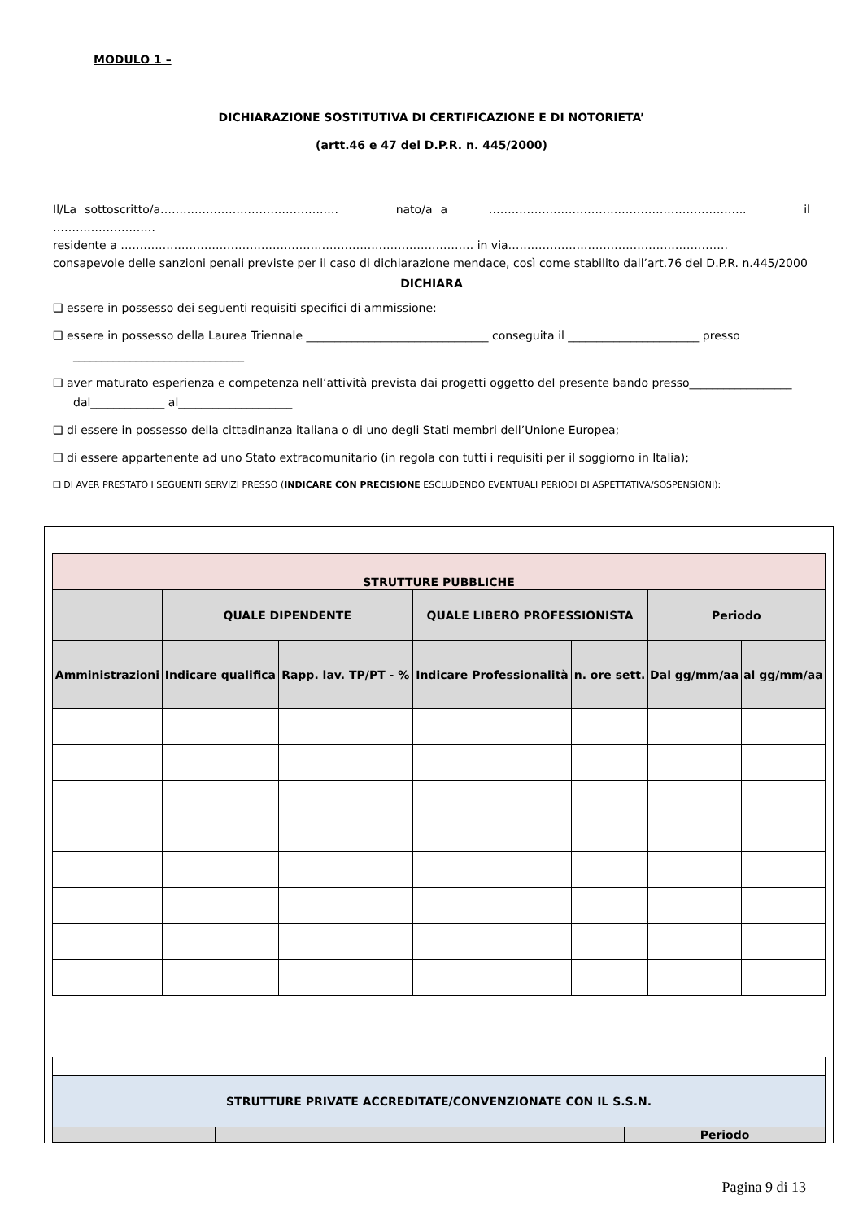MODULO 1 –
DICHIARAZIONE SOSTITUTIVA DI CERTIFICAZIONE E DI NOTORIETA’
(artt.46 e 47 del D.P.R. n. 445/2000)
Il/La sottoscritto/a…………………………………….…. nato/a a ………………………………………………………….. il ………………………
residente a ………………………………………………………………………………… in via………………………………………………….
consapevole delle sanzioni penali previste per il caso di dichiarazione mendace, così come stabilito dall’art.76 del D.P.R. n.445/2000
DICHIARA
❑ essere in possesso dei seguenti requisiti specifici di ammissione:
❑ essere in possesso della Laurea Triennale ________________________________ conseguita il _______________________ presso ______________________________
❑ aver maturato esperienza e competenza nell’attività prevista dai progetti oggetto del presente bando presso__________________ dal_____________ al____________________
❑ di essere in possesso della cittadinanza italiana o di uno degli Stati membri dell’Unione Europea;
❑ di essere appartenente ad uno Stato extracomunitario (in regola con tutti i requisiti per il soggiorno in Italia);
❑ DI AVER PRESTATO I SEGUENTI SERVIZI PRESSO (INDICARE CON PRECISIONE ESCLUDENDO EVENTUALI PERIODI DI ASPETTATIVA/SOSPENSIONI):
| STRUTTURE PUBBLICHE | | | | | | |
| | QUALE DIPENDENTE | | QUALE LIBERO PROFESSIONISTA | | Periodo | |
| Amministrazioni | Indicare qualifica | Rapp. lav. TP/PT - % | Indicare Professionalità | n. ore sett. | Dal gg/mm/aa | al gg/mm/aa |
| STRUTTURE PRIVATE ACCREDITATE/CONVENZIONATE CON IL S.S.N. | | | |
| | | | Periodo |
Pagina 9 di 13